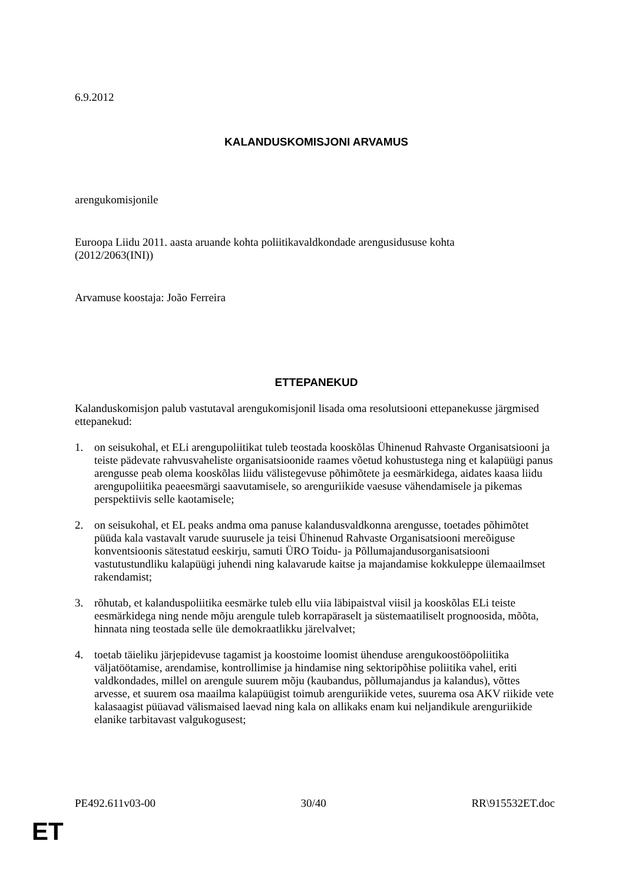6.9.2012
KALANDUSKOMISJONI ARVAMUS
arengukomisjonile
Euroopa Liidu 2011. aasta aruande kohta poliitikavaldkondade arengusidususe kohta
(2012/2063(INI))
Arvamuse koostaja: João Ferreira
ETTEPANEKUD
Kalanduskomisjon palub vastutaval arengukomisjonil lisada oma resolutsiooni ettepanekusse järgmised ettepanekud:
1. on seisukohal, et ELi arengupoliitikat tuleb teostada kooskõlas Ühinenud Rahvaste Organisatsiooni ja teiste pädevate rahvusvaheliste organisatsioonide raames võetud kohustustega ning et kalapüügi panus arengusse peab olema kooskõlas liidu välistegevuse põhimõtete ja eesmärkidega, aidates kaasa liidu arengupoliitika peaeesmärgi saavutamisele, so arenguriikide vaesuse vähendamisele ja pikemas perspektiivis selle kaotamisele;
2. on seisukohal, et EL peaks andma oma panuse kalandusvaldkonna arengusse, toetades põhimõtet püüda kala vastavalt varude suurusele ja teisi Ühinenud Rahvaste Organisatsiooni mereõiguse konventsioonis sätestatud eeskirju, samuti ÜRO Toidu- ja Põllumajandusorganisatsiooni vastutustundliku kalapüügi juhendi ning kalavarude kaitse ja majandamise kokkuleppe ülemaailmset rakendamist;
3. rõhutab, et kalanduspoliitika eesmärke tuleb ellu viia läbipaistval viisil ja kooskõlas ELi teiste eesmärkidega ning nende mõju arengule tuleb korrapäraselt ja süstemaatiliselt prognoosida, mõõta, hinnata ning teostada selle üle demokraatlikku järelvalvet;
4. toetab täieliku järjepidevuse tagamist ja koostoime loomist ühenduse arengukoostööpoliitika väljatöötamise, arendamise, kontrollimise ja hindamise ning sektoripõhise poliitika vahel, eriti valdkondades, millel on arengule suurem mõju (kaubandus, põllumajandus ja kalandus), võttes arvesse, et suurem osa maailma kalapüügist toimub arenguriikide vetes, suurema osa AKV riikide vete kalasaagist püüavad välismaised laevad ning kala on allikaks enam kui neljandikule arenguriikide elanike tarbitavast valgukogusest;
PE492.611v03-00 30/40 RR\915532ET.doc
ET